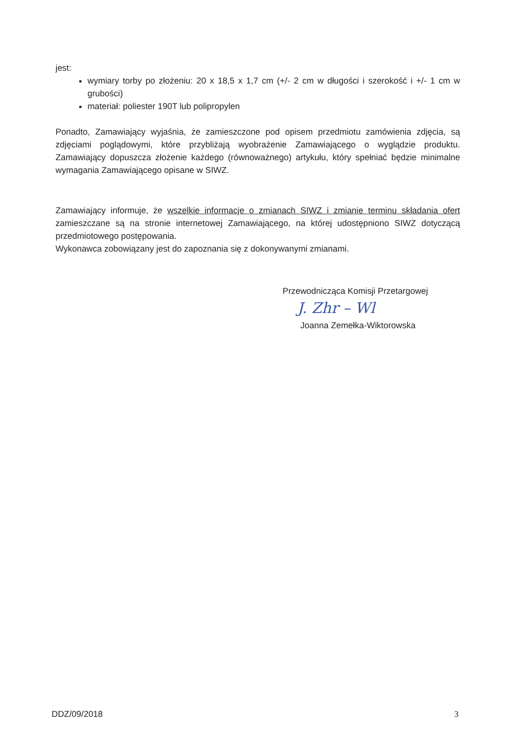jest:
wymiary torby po złożeniu: 20 x 18,5 x 1,7 cm (+/- 2 cm w długości i szerokość i +/- 1 cm w grubości)
materiał: poliester 190T lub polipropylen
Ponadto, Zamawiający wyjaśnia, że zamieszczone pod opisem przedmiotu zamówienia zdjęcia, są zdjęciami poglądowymi, które przybliżają wyobrażenie Zamawiającego o wyglądzie produktu. Zamawiający dopuszcza złożenie każdego (równoważnego) artykułu, który spełniać będzie minimalne wymagania Zamawiającego opisane w SIWZ.
Zamawiający informuje, że wszelkie informacje o zmianach SIWZ i zmianie terminu składania ofert zamieszczane są na stronie internetowej Zamawiającego, na której udostępniono SIWZ dotyczącą przedmiotowego postępowania.
Wykonawca zobowiązany jest do zapoznania się z dokonywanymi zmianami.
Przewodnicząca Komisji Przetargowej
J. Zhr – Wl
Joanna Zemełka-Wiktorowska
DDZ/09/2018 3